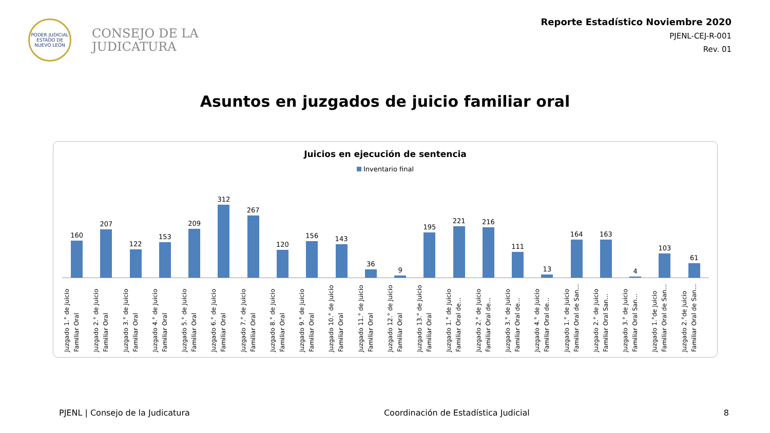PODER JUDICIAL
ESTADO DE NUEVO LEÓN
CONSEJO DE LA
JUDICATURA
Reporte Estadístico Noviembre 2020
PJENL-CEJ-R-001
Rev. 01
Asuntos en juzgados de juicio familiar oral
Juicios en ejecución de sentencia
Inventario final
160 207 122 153 209 312 267 120 156 143 36 9 195 221 216 111 13 164 163 4 103 61
Juzgado 1.° de Juicio Familiar Oral
Juzgado 2.° de Juicio Familiar Oral
Juzgado 3.° de Juicio Familiar Oral
Juzgado 4.° de Juicio Familiar Oral
Juzgado 5.° de Juicio Familiar Oral
Juzgado 6.° de Juicio Familiar Oral
Juzgado 7.° de Juicio Familiar Oral
Juzgado 8.° de Juicio Familiar Oral
Juzgado 9.° de Juicio Familiar Oral
Juzgado 10.° de Juicio Familiar Oral
Juzgado 11.° de Juicio Familiar Oral
Juzgado 12.° de Juicio Familiar Oral
Juzgado 13.° de Juicio Familiar Oral
Juzgado 1.° de Juicio Familiar Oral de...
Juzgado 2.° de Juicio Familiar Oral de...
Juzgado 3.° de Juicio Familiar Oral de...
Juzgado 4.° de Juicio Familiar Oral de...
Juzgado 1.° de Juicio Familiar Oral de San...
Juzgado 2.° de Juicio Familiar Oral San...
Juzgado 3.° de Juicio Familiar Oral San...
Juzgado 1.°de Juicio Familiar Oral de San...
Juzgado 2.°de Juicio Familiar Oral de San...
PJENL | Consejo de la Judicatura Coordinación de Estadística Judicial 8